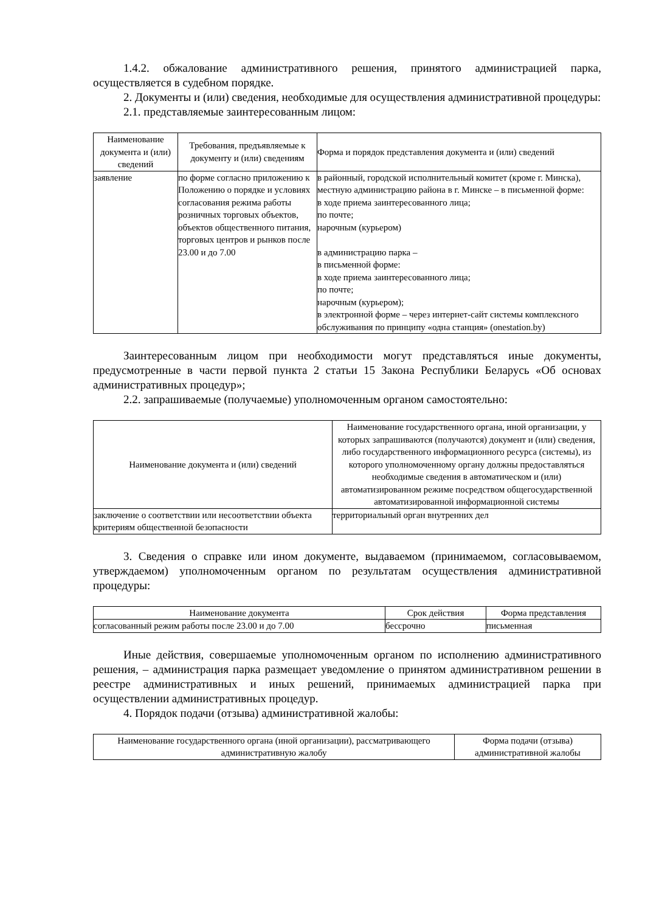1.4.2. обжалование административного решения, принятого администрацией парка, осуществляется в судебном порядке.
2. Документы и (или) сведения, необходимые для осуществления административной процедуры:
2.1. представляемые заинтересованным лицом:
| Наименование документа и (или) сведений | Требования, предъявляемые к документу и (или) сведениям | Форма и порядок представления документа и (или) сведений |
| --- | --- | --- |
| заявление | по форме согласно приложению к Положению о порядке и условиях согласования режима работы розничных торговых объектов, объектов общественного питания, торговых центров и рынков после 23.00 и до 7.00 | в районный, городской исполнительный комитет (кроме г. Минска), местную администрацию района в г. Минске – в письменной форме: в ходе приема заинтересованного лица; по почте; нарочным (курьером) в администрацию парка – в письменной форме: в ходе приема заинтересованного лица; по почте; нарочным (курьером); в электронной форме – через интернет-сайт системы комплексного обслуживания по принципу «одна станция» (onestation.by) |
Заинтересованным лицом при необходимости могут представляться иные документы, предусмотренные в части первой пункта 2 статьи 15 Закона Республики Беларусь «Об основах административных процедур»;
2.2. запрашиваемые (получаемые) уполномоченным органом самостоятельно:
| Наименование документа и (или) сведений | Наименование государственного органа, иной организации, у которых запрашиваются (получаются) документ и (или) сведения, либо государственного информационного ресурса (системы), из которого уполномоченному органу должны предоставляться необходимые сведения в автоматическом и (или) автоматизированном режиме посредством общегосударственной автоматизированной информационной системы |
| --- | --- |
| заключение о соответствии или несоответствии объекта критериям общественной безопасности | территориальный орган внутренних дел |
3. Сведения о справке или ином документе, выдаваемом (принимаемом, согласовываемом, утверждаемом) уполномоченным органом по результатам осуществления административной процедуры:
| Наименование документа | Срок действия | Форма представления |
| --- | --- | --- |
| согласованный режим работы после 23.00 и до 7.00 | бессрочно | письменная |
Иные действия, совершаемые уполномоченным органом по исполнению административного решения, – администрация парка размещает уведомление о принятом административном решении в реестре административных и иных решений, принимаемых администрацией парка при осуществлении административных процедур.
4. Порядок подачи (отзыва) административной жалобы:
| Наименование государственного органа (иной организации), рассматривающего административную жалобу | Форма подачи (отзыва) административной жалобы |
| --- | --- |